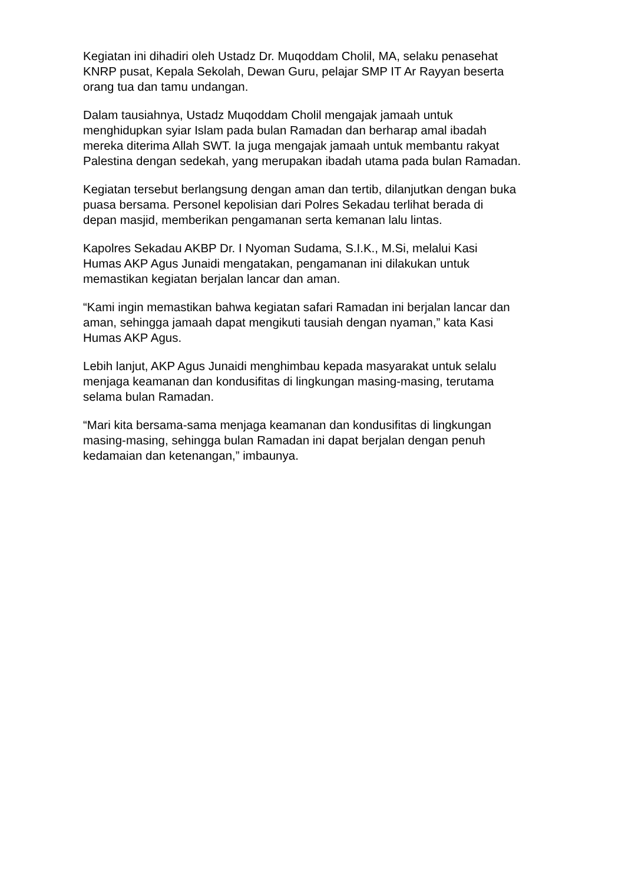Kegiatan ini dihadiri oleh Ustadz Dr. Muqoddam Cholil, MA, selaku penasehat
KNRP pusat, Kepala Sekolah, Dewan Guru, pelajar SMP IT Ar Rayyan beserta
orang tua dan tamu undangan.
Dalam tausiahnya, Ustadz Muqoddam Cholil mengajak jamaah untuk
menghidupkan syiar Islam pada bulan Ramadan dan berharap amal ibadah
mereka diterima Allah SWT. Ia juga mengajak jamaah untuk membantu rakyat
Palestina dengan sedekah, yang merupakan ibadah utama pada bulan Ramadan.
Kegiatan tersebut berlangsung dengan aman dan tertib, dilanjutkan dengan buka
puasa bersama. Personel kepolisian dari Polres Sekadau terlihat berada di
depan masjid, memberikan pengamanan serta kemanan lalu lintas.
Kapolres Sekadau AKBP Dr. I Nyoman Sudama, S.I.K., M.Si, melalui Kasi
Humas AKP Agus Junaidi mengatakan, pengamanan ini dilakukan untuk
memastikan kegiatan berjalan lancar dan aman.
“Kami ingin memastikan bahwa kegiatan safari Ramadan ini berjalan lancar dan
aman, sehingga jamaah dapat mengikuti tausiah dengan nyaman,” kata Kasi
Humas AKP Agus.
Lebih lanjut, AKP Agus Junaidi menghimbau kepada masyarakat untuk selalu
menjaga keamanan dan kondusifitas di lingkungan masing-masing, terutama
selama bulan Ramadan.
“Mari kita bersama-sama menjaga keamanan dan kondusifitas di lingkungan
masing-masing, sehingga bulan Ramadan ini dapat berjalan dengan penuh
kedamaian dan ketenangan,” imbaunya.